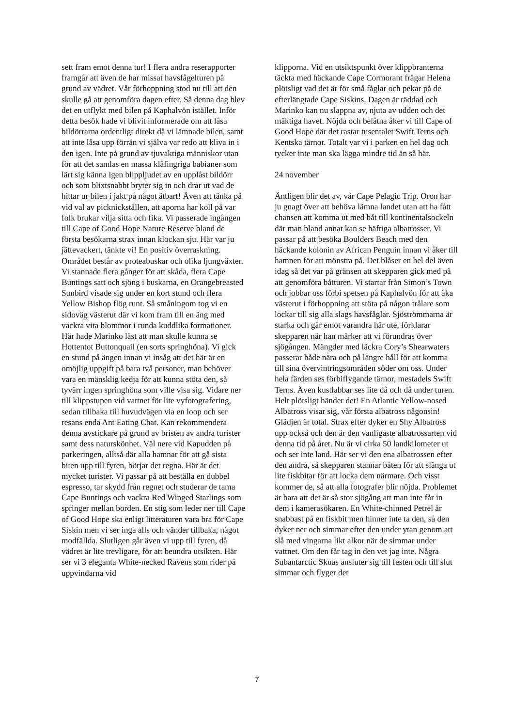sett fram emot denna tur! I flera andra reserapporter framgår att även de har missat havsfågelturen på grund av vädret. Vår förhoppning stod nu till att den skulle gå att genomföra dagen efter. Så denna dag blev det en utflykt med bilen på Kaphalvön istället. Inför detta besök hade vi blivit informerade om att låsa bildörrarna ordentligt direkt då vi lämnade bilen, samt att inte låsa upp förrän vi själva var redo att kliva in i den igen. Inte på grund av tjuvaktiga människor utan för att det samlas en massa klåfingriga babianer som lärt sig känna igen blippljudet av en upplåst bildörr och som blixtsnabbt bryter sig in och drar ut vad de hittar ur bilen i jakt på något ätbart! Även att tänka på vid val av picknickställen, att aporna har koll på var folk brukar vilja sitta och fika. Vi passerade ingången till Cape of Good Hope Nature Reserve bland de första besökarna strax innan klockan sju. Här var ju jättevackert, tänkte vi! En positiv överraskning. Området består av proteabuskar och olika ljungväxter. Vi stannade flera gånger för att skåda, flera Cape Buntings satt och sjöng i buskarna, en Orangebreasted Sunbird visade sig under en kort stund och flera Yellow Bishop flög runt. Så småningom tog vi en sidoväg västerut där vi kom fram till en äng med vackra vita blommor i runda kuddlika formationer. Här hade Marinko läst att man skulle kunna se Hottentot Buttonquail (en sorts springhöna). Vi gick en stund på ängen innan vi insåg att det här är en omöjlig uppgift på bara två personer, man behöver vara en mänsklig kedja för att kunna stöta den, så tyvärr ingen springhöna som ville visa sig. Vidare ner till klippstupen vid vattnet för lite vyfotografering, sedan tillbaka till huvudvägen via en loop och ser resans enda Ant Eating Chat. Kan rekommendera denna avstickare på grund av bristen av andra turister samt dess naturskönhet. Väl nere vid Kapudden på parkeringen, alltså där alla hamnar för att gå sista biten upp till fyren, börjar det regna. Här är det mycket turister. Vi passar på att beställa en dubbel espresso, tar skydd från regnet och studerar de tama Cape Buntings och vackra Red Winged Starlings som springer mellan borden. En stig som leder ner till Cape of Good Hope ska enligt litteraturen vara bra för Cape Siskin men vi ser inga alls och vänder tillbaka, något modfällda. Slutligen går även vi upp till fyren, då vädret är lite trevligare, för att beundra utsikten. Här ser vi 3 eleganta White-necked Ravens som rider på uppvindarna vid
klipporna. Vid en utsiktspunkt över klippbranterna täckta med häckande Cape Cormorant frågar Helena plötsligt vad det är för små fåglar och pekar på de efterlängtade Cape Siskins. Dagen är räddad och Marinko kan nu slappna av, njuta av udden och det mäktiga havet. Nöjda och belåtna åker vi till Cape of Good Hope där det rastar tusentalet Swift Terns och Kentska tärnor. Totalt var vi i parken en hel dag och tycker inte man ska lägga mindre tid än så här.
24 november
Äntligen blir det av, vår Cape Pelagic Trip. Oron har ju gnagt över att behöva lämna landet utan att ha fått chansen att komma ut med båt till kontinentalsockeln där man bland annat kan se häftiga albatrosser. Vi passar på att besöka Boulders Beach med den häckande kolonin av African Penguin innan vi åker till hamnen för att mönstra på. Det blåser en hel del även idag så det var på gränsen att skepparen gick med på att genomföra båtturen. Vi startar från Simon’s Town och jobbar oss förbi spetsen på Kaphalvön för att åka västerut i förhoppning att stöta på någon trålare som lockar till sig alla slags havsfåglar. Sjöströmmarna är starka och går emot varandra här ute, förklarar skepparen när han märker att vi förundras över sjögången. Mängder med läckra Cory’s Shearwaters passerar både nära och på längre håll för att komma till sina övervintringsområden söder om oss. Under hela färden ses förbiflygande tärnor, mestadels Swift Terns. Även kustlabbar ses lite då och då under turen. Helt plötsligt händer det! En Atlantic Yellow-nosed Albatross visar sig, vår första albatross någonsin! Glädjen är total. Strax efter dyker en Shy Albatross upp också och den är den vanligaste albatrossarten vid denna tid på året. Nu är vi cirka 50 landkilometer ut och ser inte land. Här ser vi den ena albatrossen efter den andra, så skepparen stannar båten för att slänga ut lite fiskbitar för att locka dem närmare. Och visst kommer de, så att alla fotografer blir nöjda. Problemet är bara att det är så stor sjögång att man inte får in dem i kamerasökaren. En White-chinned Petrel är snabbast på en fiskbit men hinner inte ta den, så den dyker ner och simmar efter den under ytan genom att slå med vingarna likt alkor när de simmar under vattnet. Om den får tag in den vet jag inte. Några Subantarctic Skuas ansluter sig till festen och till slut simmar och flyger det
7